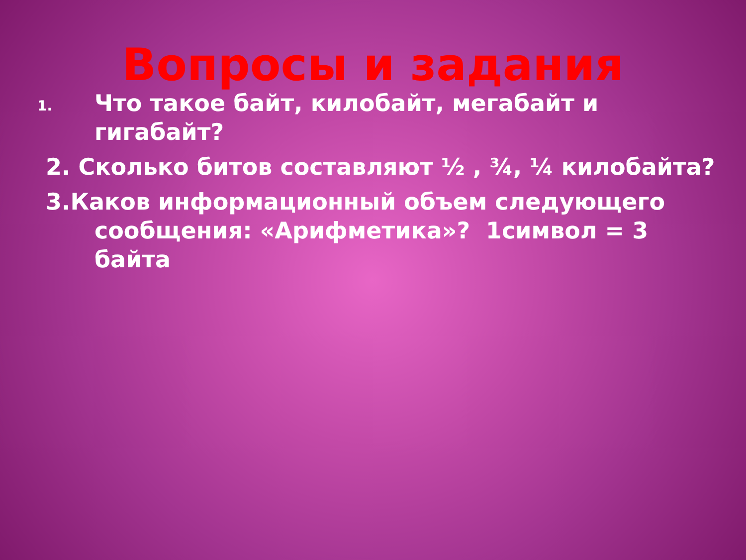Вопросы и задания
1. Что такое байт, килобайт, мегабайт и гигабайт?
2. Сколько битов составляют ½ , ¾, ¼ килобайта?
3.Каков информационный объем следующего сообщения: «Арифметика»? 1символ = 3 байта